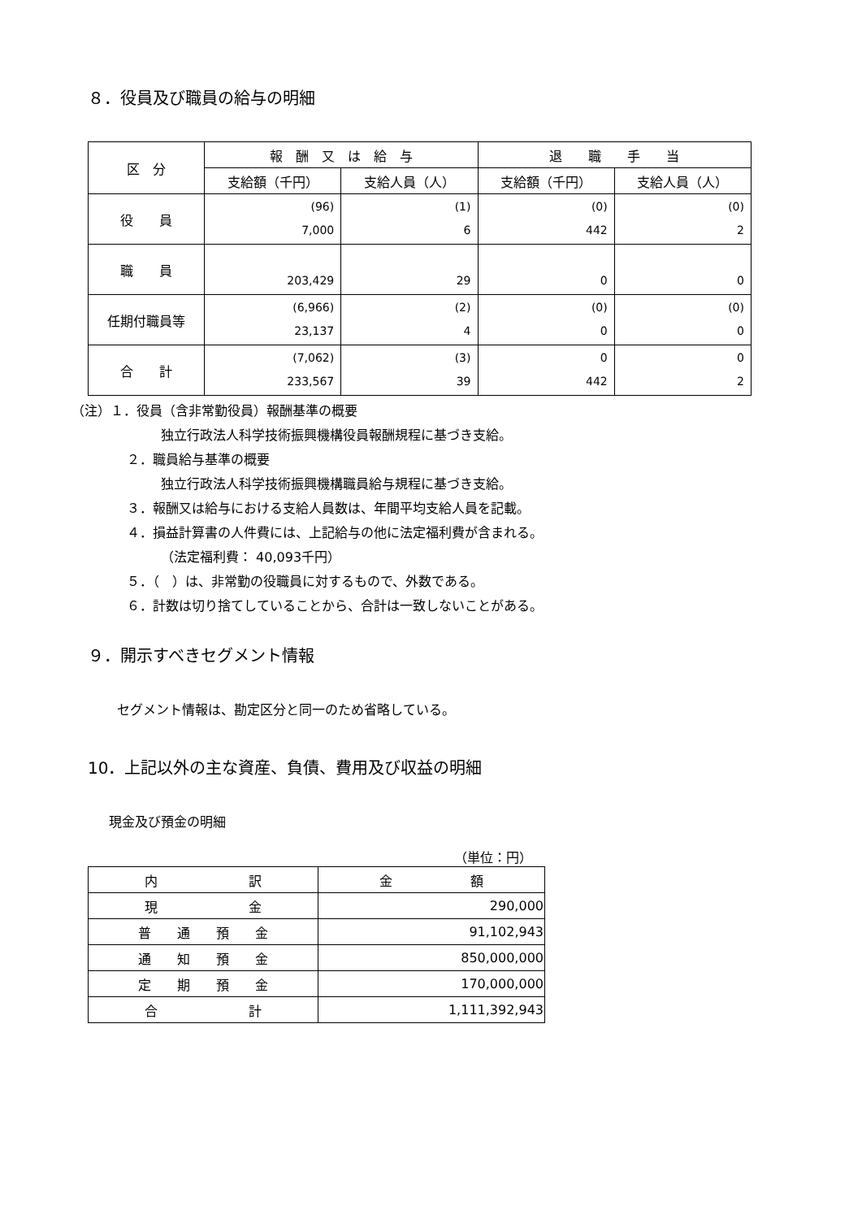８．役員及び職員の給与の明細
| 区 分 | 報 酬 又 は 給 与 | | 退 職 手 当 | |
| --- | --- | --- | --- | --- |
| | 支給額（千円） | 支給人員（人） | 支給額（千円） | 支給人員（人） |
| 役 員 | (96) 7,000 | (1) 6 | (0) 442 | (0) 2 |
| 職 員 | 203,429 | 29 | 0 | 0 |
| 任期付職員等 | (6,966) 23,137 | (2) 4 | (0) 0 | (0) 0 |
| 合 計 | (7,062) 233,567 | (3) 39 | 0 442 | 0 2 |
（注）１．役員（含非常勤役員）報酬基準の概要
独立行政法人科学技術振興機構役員報酬規程に基づき支給。
２．職員給与基準の概要
独立行政法人科学技術振興機構職員給与規程に基づき支給。
３．報酬又は給与における支給人員数は、年間平均支給人員を記載。
４．損益計算書の人件費には、上記給与の他に法定福利費が含まれる。
（法定福利費： 40,093千円）
５．（　）は、非常勤の役職員に対するもので、外数である。
６．計数は切り捨てしていることから、合計は一致しないことがある。
９．開示すべきセグメント情報
セグメント情報は、勘定区分と同一のため省略している。
10．上記以外の主な資産、負債、費用及び収益の明細
現金及び預金の明細
（単位：円）
| 内 訳 | 金 額 |
| 現 金 | 290,000 |
| 普 通 預 金 | 91,102,943 |
| 通 知 預 金 | 850,000,000 |
| 定 期 預 金 | 170,000,000 |
| 合 計 | 1,111,392,943 |